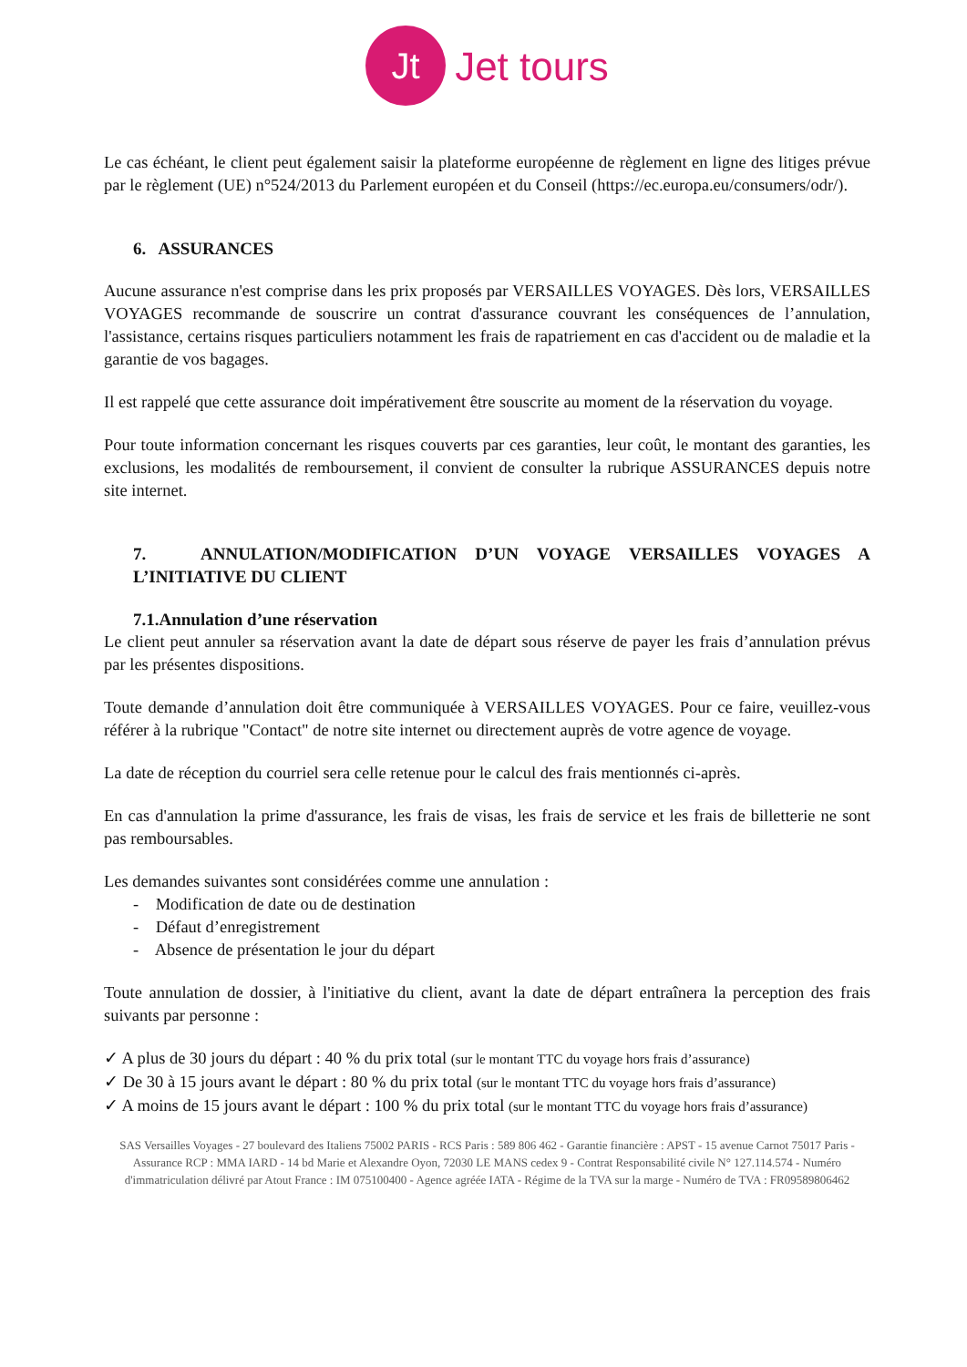Jt
Jet tours
Le cas échéant, le client peut également saisir la plateforme européenne de règlement en ligne des litiges prévue par le règlement (UE) n°524/2013 du Parlement européen et du Conseil (https://ec.europa.eu/consumers/odr/).
6. ASSURANCES
Aucune assurance n'est comprise dans les prix proposés par VERSAILLES VOYAGES. Dès lors, VERSAILLES VOYAGES recommande de souscrire un contrat d'assurance couvrant les conséquences de l’annulation, l'assistance, certains risques particuliers notamment les frais de rapatriement en cas d'accident ou de maladie et la garantie de vos bagages.
Il est rappelé que cette assurance doit impérativement être souscrite au moment de la réservation du voyage.
Pour toute information concernant les risques couverts par ces garanties, leur coût, le montant des garanties, les exclusions, les modalités de remboursement, il convient de consulter la rubrique ASSURANCES depuis notre site internet.
7. ANNULATION/MODIFICATION D’UN VOYAGE VERSAILLES VOYAGES A L’INITIATIVE DU CLIENT
7.1.Annulation d’une réservation
Le client peut annuler sa réservation avant la date de départ sous réserve de payer les frais d’annulation prévus par les présentes dispositions.
Toute demande d’annulation doit être communiquée à VERSAILLES VOYAGES. Pour ce faire, veuillez-vous référer à la rubrique "Contact" de notre site internet ou directement auprès de votre agence de voyage.
La date de réception du courriel sera celle retenue pour le calcul des frais mentionnés ci-après.
En cas d'annulation la prime d'assurance, les frais de visas, les frais de service et les frais de billetterie ne sont pas remboursables.
Les demandes suivantes sont considérées comme une annulation :
- Modification de date ou de destination
- Défaut d’enregistrement
- Absence de présentation le jour du départ
Toute annulation de dossier, à l'initiative du client, avant la date de départ entraînera la perception des frais suivants par personne :
✓ A plus de 30 jours du départ : 40 % du prix total (sur le montant TTC du voyage hors frais d’assurance)
✓ De 30 à 15 jours avant le départ : 80 % du prix total (sur le montant TTC du voyage hors frais d’assurance)
✓ A moins de 15 jours avant le départ : 100 % du prix total (sur le montant TTC du voyage hors frais d’assurance)
SAS Versailles Voyages - 27 boulevard des Italiens 75002 PARIS - RCS Paris : 589 806 462 - Garantie financière : APST - 15 avenue Carnot 75017 Paris - Assurance RCP : MMA IARD - 14 bd Marie et Alexandre Oyon, 72030 LE MANS cedex 9 - Contrat Responsabilité civile N° 127.114.574 - Numéro d'immatriculation délivré par Atout France : IM 075100400 - Agence agréée IATA - Régime de la TVA sur la marge - Numéro de TVA : FR09589806462